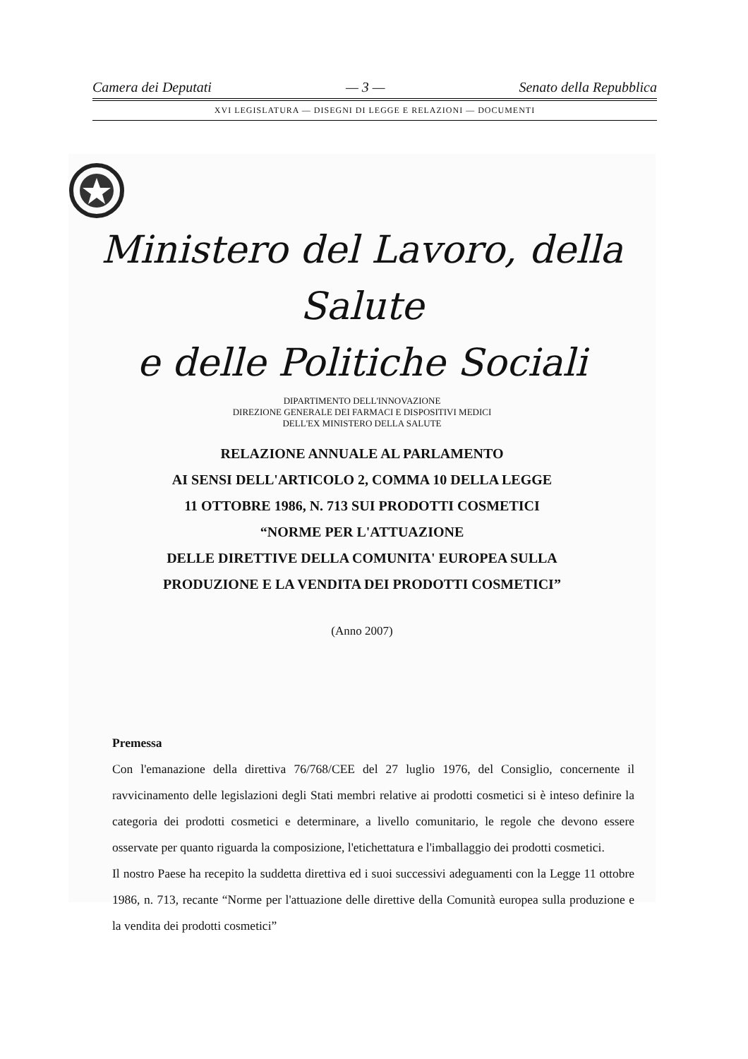Camera dei Deputati — 3 — Senato della Repubblica
XVI LEGISLATURA — DISEGNI DI LEGGE E RELAZIONI — DOCUMENTI
Ministero del Lavoro, della Salute
e delle Politiche Sociali
DIPARTIMENTO DELL'INNOVAZIONE
DIREZIONE GENERALE DEI FARMACI E DISPOSITIVI MEDICI
DELL'EX MINISTERO DELLA SALUTE
RELAZIONE ANNUALE AL PARLAMENTO
AI SENSI DELL'ARTICOLO 2, COMMA 10 DELLA LEGGE
11 OTTOBRE 1986, N. 713 SUI PRODOTTI COSMETICI
“NORME PER L'ATTUAZIONE
DELLE DIRETTIVE DELLA COMUNITA' EUROPEA SULLA
PRODUZIONE E LA VENDITA DEI PRODOTTI COSMETICI”
(Anno 2007)
Premessa
Con l'emanazione della direttiva 76/768/CEE del 27 luglio 1976, del Consiglio, concernente il ravvicinamento delle legislazioni degli Stati membri relative ai prodotti cosmetici si è inteso definire la categoria dei prodotti cosmetici e determinare, a livello comunitario, le regole che devono essere osservate per quanto riguarda la composizione, l'etichettatura e l'imballaggio dei prodotti cosmetici.
Il nostro Paese ha recepito la suddetta direttiva ed i suoi successivi adeguamenti con la Legge 11 ottobre 1986, n. 713, recante “Norme per l'attuazione delle direttive della Comunità europea sulla produzione e la vendita dei prodotti cosmetici”